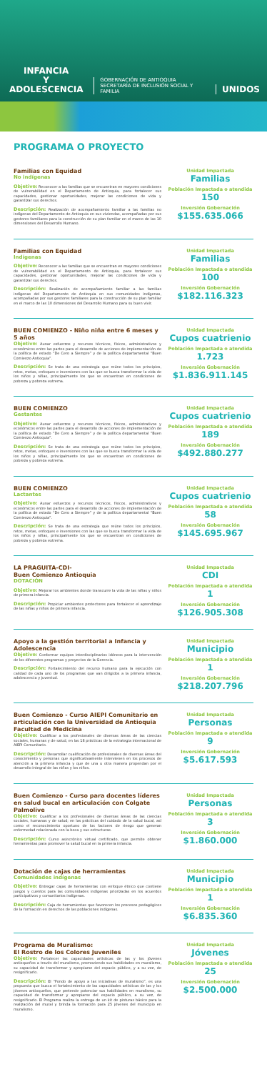INFANCIA
Y ADOLESCENCIA
GOBERNACIÓN DE ANTIOQUIA
SECRETARÍA DE INCLUSIÓN SOCIAL Y FAMILIA
UNIDOS
PROGRAMA O PROYECTO
Familias con Equidad
No indígenas
Objetivo: Reconocer a las familias que se encuentran en mayores condiciones de vulnerabilidad en el Departamento de Antioquia, para fortalecer sus capacidades, gestionar oportunidades, mejorar las condiciones de vida y garantizar sus derechos.
Descripción: Realización de acompañamiento familiar a las familias no indígenas del Departamento de Antioquia en sus viviendas, acompañadas por sus gestores familiares para la construcción de su plan familiar en el marco de las 10 dimensiones del Desarrollo Humano.
Unidad Impactada
Familias
Población Impactada o atendida
150
Inversión Gobernación
$155.635.066
Familias con Equidad
Indígenas
Objetivo: Reconocer a las familias que se encuentran en mayores condiciones de vulnerabilidad en el Departamento de Antioquia, para fortalecer sus capacidades, gestionar oportunidades, mejorar las condiciones de vida y garantizar sus derechos.
Descripción: Realización de acompañamiento familiar a las familias indígenas del Departamento de Antioquia en sus comunidades indígenas, acompañadas por sus gestores familiares para la construcción de su plan familiar en el marco de las 10 dimensiones del Desarrollo Humano para su buen vivir.
Unidad Impactada
Familias
Población Impactada o atendida
100
Inversión Gobernación
$182.116.323
BUEN COMIENZO - Niño niña entre 6 meses y 5 años
Objetivo: Aunar esfuerzos y recursos técnicos, físicos, administrativos y económicos entre las partes para el desarrollo de acciones de implementación de la política de estado “De Cero a Siempre” y de la política departamental “Buen Comienzo Antioquia”.
Descripción: Se trata de una estrategia que reúne todos los principios, retos, metas, enfoques e inversiones con las que se busca transformar la vida de los niños y niñas, principalmente los que se encuentran en condiciones de pobreza y pobreza extrema.
Unidad Impactada
Cupos cuatrienio
Población Impactada o atendida
1.723
Inversión Gobernación
$1.836.911.145
BUEN COMIENZO
Gestantes
Objetivo: Aunar esfuerzos y recursos técnicos, físicos, administrativos y económicos entre las partes para el desarrollo de acciones de implementación de la política de estado “De Cero a Siempre” y de la política departamental “Buen Comienzo Antioquia”.
Descripción: Se trata de una estrategia que reúne todos los principios, retos, metas, enfoques e inversiones con las que se busca transformar la vida de los niños y niñas, principalmente los que se encuentran en condiciones de pobreza y pobreza extrema.
Unidad Impactada
Cupos cuatrienio
Población Impactada o atendida
189
Inversión Gobernación
$492.880.277
BUEN COMIENZO
Lactantes
Objetivo: Aunar esfuerzos y recursos técnicos, físicos, administrativos y económicos entre las partes para el desarrollo de acciones de implementación de la política de estado “De Cero a Siempre” y de la política departamental “Buen Comienzo Antioquia”.
Descripción: Se trata de una estrategia que reúne todos los principios, retos, metas, enfoques e inversiones con las que se busca transformar la vida de los niños y niñas, principalmente los que se encuentran en condiciones de pobreza y pobreza extrema.
Unidad Impactada
Cupos cuatrienio
Población Impactada o atendida
58
Inversión Gobernación
$145.695.967
LA PRAGUITA-CDI-
Buen Comienzo Antioquia
DOTACIÓN
Objetivo: Mejorar los ambientes donde transcurre la vida de las niñas y niños de primera infancia.
Descripción: Propiciar ambientes protectores para fortalecer el aprendizaje de las niñas y niños de primera infancia.
Unidad Impactada
CDI
Población Impactada o atendida
1
Inversión Gobernación
$126.905.308
Apoyo a la gestión territorial a Infancia y Adolescencia
Objetivo: Conformar equipos interdisciplinarios idóneos para la intervención de los diferentes programas y proyectos de la Gerencia.
Descripción: Fortalecimiento del recurso humano para la ejecución con calidad de cada uno de los programas que van dirigidos a la primera infancia, adolescencia y juventud.
Unidad Impactada
Municipio
Población Impactada o atendida
1
Inversión Gobernación
$218.207.796
Buen Comienzo - Curso AIEPI Comunitario en articulación con la Universidad de Antioquia Facultad de Medicina
Objetivo: Cualificar a los profesionales de diversas áreas de las ciencias sociales, humanas y de salud, en las 18 prácticas de la estrategia internacional de AIEPI Comunitario.
Descripción: Desarrollar cualificación de profesionales de diversas áreas del conocimiento y personas que significativamente intervienen en los procesos de atención a la primera infancia y que de una u otra manera propendan por el desarrollo integral de las niñas y los niños.
Unidad Impactada
Personas
Población Impactada o atendida
9
Inversión Gobernación
$5.617.593
Buen Comienzo - Curso para docentes líderes en salud bucal en articulación con Colgate Palmolive
Objetivo: Cualificar a los profesionales de diversas áreas de las ciencias sociales, humanas y de salud; en las prácticas del cuidado de la salud bucal, así como el reconocimiento oportuno de los factores de riesgo que generan enfermedad relacionada con la boca y sus estructuras.
Descripción: Curso asincrónico virtual certificado, que permite obtener herramientas para promover la salud bucal en la primera infancia.
Unidad Impactada
Personas
Población Impactada o atendida
3
Inversión Gobernación
$1.860.000
Dotación de cajas de herramientas
Comunidades indígenas
Objetivo: Entregar cajas de herramientas con enfoque étnico que contiene juegos y cuentos para las comunidades indígenas priorizadas en los acuerdos participativos y comunitarios indígenas.
Descripción: Caja de herramientas que favorecen los procesos pedagógicos de la formación en derechos de las poblaciones indígenas.
Unidad Impactada
Municipio
Población Impactada o atendida
1
Inversión Gobernación
$6.835.360
Programa de Muralismo:
El Rostro de los Colores Juveniles
Objetivo: Fortalecer las capacidades artísticas de las y los jóvenes antioqueños a través del muralismo, promoviendo sus habilidades en muralismo, su capacidad de transformar y apropiarse del espacio público, y a su vez, de resignificarlo.
Descripción: El “Fondo de apoyo a las iniciativas de muralismo”, es una propuesta que busca el fortalecimiento de las capacidades artísticas de las y los jóvenes antioqueños, que pretende potenciar sus habilidades en muralismo, su capacidad de transformar y apropiarse del espacio público, a su vez, de resignificarlo. El Programa realiza la entrega de un kit de pinturas básico para la realización del mural y brinda la formación para 25 jóvenes del municipio en muralismo.
Unidad Impactada
Jóvenes
Población Impactada o atendida
25
Inversión Gobernación
$2.500.000